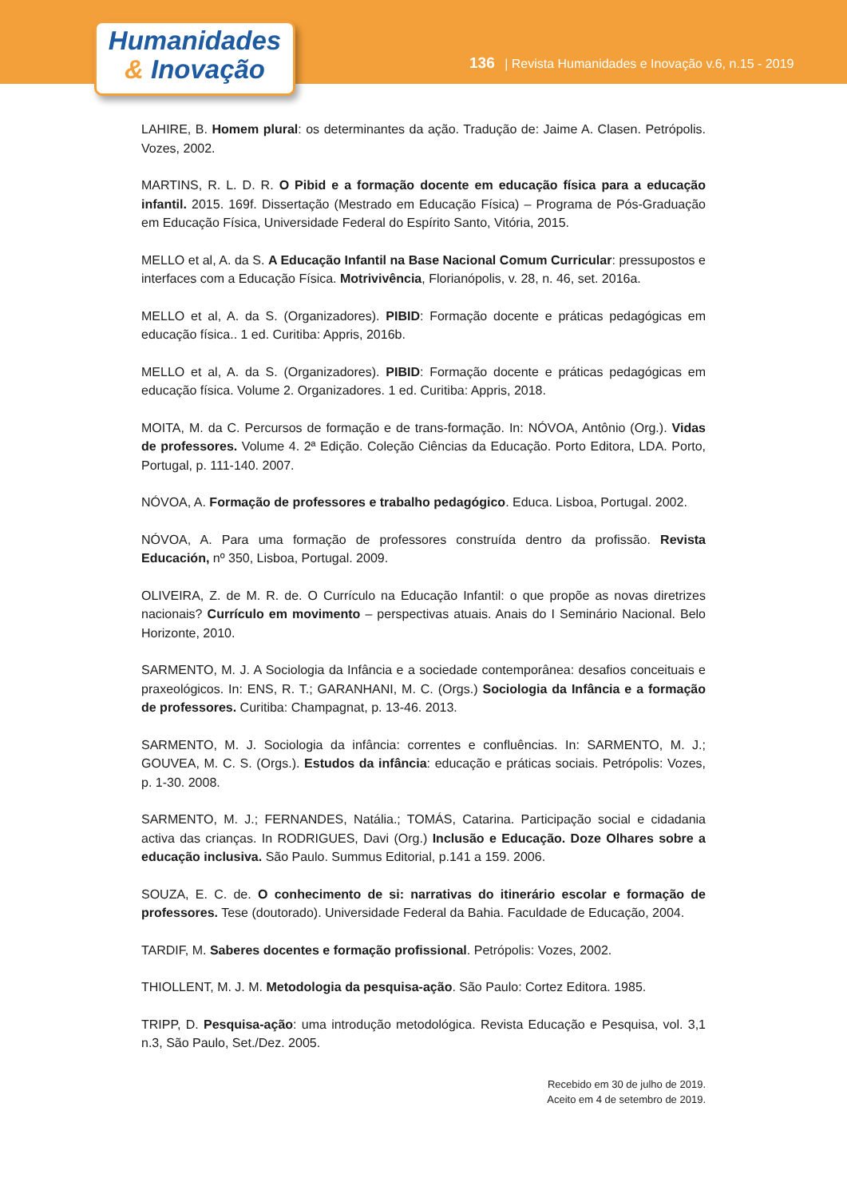Humanidades
& Inovação
136 | Revista Humanidades e Inovação v.6, n.15 - 2019
LAHIRE, B. Homem plural: os determinantes da ação. Tradução de: Jaime A. Clasen. Petrópolis. Vozes, 2002.
MARTINS, R. L. D. R. O Pibid e a formação docente em educação física para a educação infantil. 2015. 169f. Dissertação (Mestrado em Educação Física) – Programa de Pós-Graduação em Educação Física, Universidade Federal do Espírito Santo, Vitória, 2015.
MELLO et al, A. da S. A Educação Infantil na Base Nacional Comum Curricular: pressupostos e interfaces com a Educação Física. Motrivivência, Florianópolis, v. 28, n. 46, set. 2016a.
MELLO et al, A. da S. (Organizadores). PIBID: Formação docente e práticas pedagógicas em educação física.. 1 ed. Curitiba: Appris, 2016b.
MELLO et al, A. da S. (Organizadores). PIBID: Formação docente e práticas pedagógicas em educação física. Volume 2. Organizadores. 1 ed. Curitiba: Appris, 2018.
MOITA, M. da C. Percursos de formação e de trans-formação. In: NÓVOA, Antônio (Org.). Vidas de professores. Volume 4. 2ª Edição. Coleção Ciências da Educação. Porto Editora, LDA. Porto, Portugal, p. 111-140. 2007.
NÓVOA, A. Formação de professores e trabalho pedagógico. Educa. Lisboa, Portugal. 2002.
NÓVOA, A. Para uma formação de professores construída dentro da profissão. Revista Educación, nº 350, Lisboa, Portugal. 2009.
OLIVEIRA, Z. de M. R. de. O Currículo na Educação Infantil: o que propõe as novas diretrizes nacionais? Currículo em movimento – perspectivas atuais. Anais do I Seminário Nacional. Belo Horizonte, 2010.
SARMENTO, M. J. A Sociologia da Infância e a sociedade contemporânea: desafios conceituais e praxeológicos. In: ENS, R. T.; GARANHANI, M. C. (Orgs.) Sociologia da Infância e a formação de professores. Curitiba: Champagnat, p. 13-46. 2013.
SARMENTO, M. J. Sociologia da infância: correntes e confluências. In: SARMENTO, M. J.; GOUVEA, M. C. S. (Orgs.). Estudos da infância: educação e práticas sociais. Petrópolis: Vozes, p. 1-30. 2008.
SARMENTO, M. J.; FERNANDES, Natália.; TOMÁS, Catarina. Participação social e cidadania activa das crianças. In RODRIGUES, Davi (Org.) Inclusão e Educação. Doze Olhares sobre a educação inclusiva. São Paulo. Summus Editorial, p.141 a 159. 2006.
SOUZA, E. C. de. O conhecimento de si: narrativas do itinerário escolar e formação de professores. Tese (doutorado). Universidade Federal da Bahia. Faculdade de Educação, 2004.
TARDIF, M. Saberes docentes e formação profissional. Petrópolis: Vozes, 2002.
THIOLLENT, M. J. M. Metodologia da pesquisa-ação. São Paulo: Cortez Editora. 1985.
TRIPP, D. Pesquisa-ação: uma introdução metodológica. Revista Educação e Pesquisa, vol. 3,1 n.3, São Paulo, Set./Dez. 2005.
Recebido em 30 de julho de 2019.
Aceito em 4 de setembro de 2019.